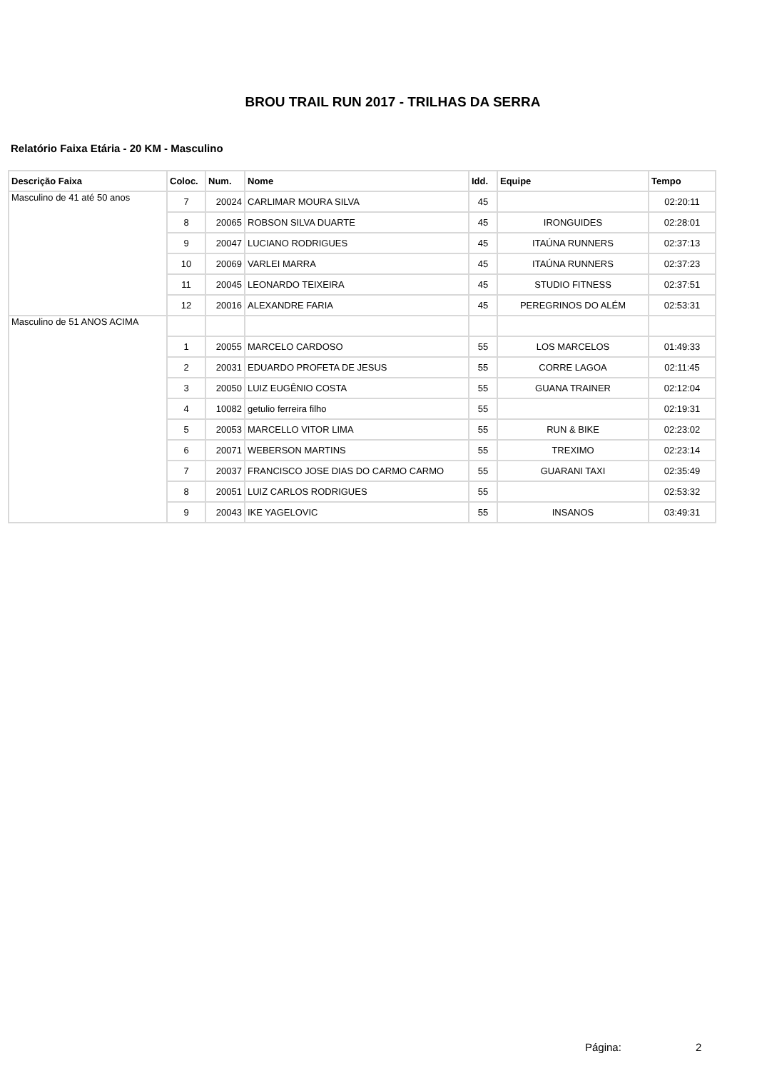BROU TRAIL RUN 2017 - TRILHAS DA SERRA
Relatório Faixa Etária - 20 KM - Masculino
| Descrição Faixa | Coloc. | Num. | Nome | Idd. | Equipe | Tempo |
| --- | --- | --- | --- | --- | --- | --- |
| Masculino de 41 até 50 anos | 7 | 20024 | CARLIMAR MOURA SILVA | 45 | | 02:20:11 |
| | 8 | 20065 | ROBSON SILVA DUARTE | 45 | IRONGUIDES | 02:28:01 |
| | 9 | 20047 | LUCIANO RODRIGUES | 45 | ITAÚNA RUNNERS | 02:37:13 |
| | 10 | 20069 | VARLEI MARRA | 45 | ITAÚNA RUNNERS | 02:37:23 |
| | 11 | 20045 | LEONARDO TEIXEIRA | 45 | STUDIO FITNESS | 02:37:51 |
| | 12 | 20016 | ALEXANDRE FARIA | 45 | PEREGRINOS DO ALÉM | 02:53:31 |
| Masculino de 51 ANOS ACIMA | | | | | | |
| | 1 | 20055 | MARCELO CARDOSO | 55 | LOS MARCELOS | 01:49:33 |
| | 2 | 20031 | EDUARDO PROFETA DE JESUS | 55 | CORRE LAGOA | 02:11:45 |
| | 3 | 20050 | LUIZ EUGÊNIO COSTA | 55 | GUANA TRAINER | 02:12:04 |
| | 4 | 10082 | getulio ferreira filho | 55 | | 02:19:31 |
| | 5 | 20053 | MARCELLO VITOR LIMA | 55 | RUN & BIKE | 02:23:02 |
| | 6 | 20071 | WEBERSON MARTINS | 55 | TREXIMO | 02:23:14 |
| | 7 | 20037 | FRANCISCO JOSE DIAS DO CARMO CARMO | 55 | GUARANI TAXI | 02:35:49 |
| | 8 | 20051 | LUIZ CARLOS RODRIGUES | 55 | | 02:53:32 |
| | 9 | 20043 | IKE YAGELOVIC | 55 | INSANOS | 03:49:31 |
Página: 2